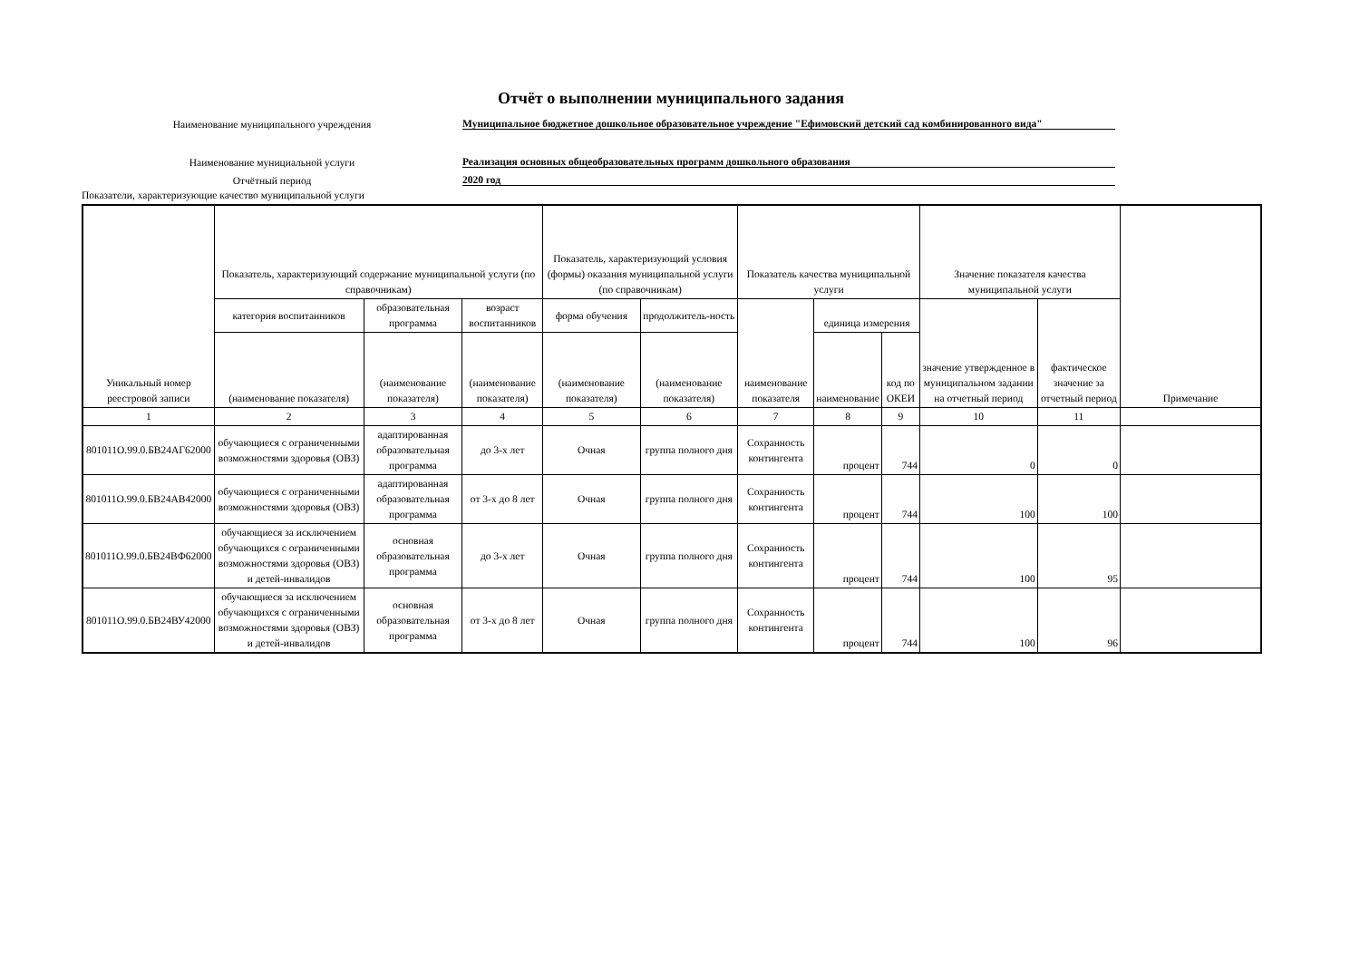Отчёт о выполнении муниципального задания
Наименование муниципального учреждения
Муниципальное бюджетное дошкольное образовательное учреждение "Ефимовский детский сад комбинированного вида"
Наименование мунициальной услуги
Реализация основных общеобразовательных программ дошкольного образования
Отчётный период
2020 год
Показатели, характеризующие качество муниципальной услуги
| Уникальный номер реестровой записи | Показатель, характеризующий содержание муниципальной услуги (по справочникам) | | | Показатель, характеризующий условия (формы) оказания муниципальной услуги (по справочникам) | | Показатель качества муниципальной услуги | | | Значение показателя качества муниципальной услуги | | Примечание |
| --- | --- | --- | --- | --- | --- | --- | --- | --- | --- | --- | --- |
| | категория воспитанников | образовательная программа | возраст воспитанников | форма обучения | продолжитель-ность | наименование показателя | единица измерения | | значение утвержденное в муниципальном задании на отчетный период | фактическое значение за отчетный период | |
| | (наименование показателя) | (наименование показателя) | (наименование показателя) | (наименование показателя) | (наименование показателя) | | наименование | код по ОКЕИ | | | |
| 1 | 2 | 3 | 4 | 5 | 6 | 7 | 8 | 9 | 10 | 11 | |
| 801011О.99.0.БВ24АГ62000 | обучающиеся с ограниченными возможностями здоровья (ОВЗ) | адаптированная образовательная программа | до 3-х лет | Очная | группа полного дня | Сохранность контингента | процент | 744 | 0 | 0 | |
| 801011О.99.0.БВ24АВ42000 | обучающиеся с ограниченными возможностями здоровья (ОВЗ) | адаптированная образовательная программа | от 3-х до 8 лет | Очная | группа полного дня | Сохранность контингента | процент | 744 | 100 | 100 | |
| 801011О.99.0.БВ24ВФ62000 | обучающиеся за исключением обучающихся с ограниченными возможностями здоровья (ОВЗ) и детей-инвалидов | основная образовательная программа | до 3-х лет | Очная | группа полного дня | Сохранность контингента | процент | 744 | 100 | 95 | |
| 801011О.99.0.БВ24ВУ42000 | обучающиеся за исключением обучающихся с ограниченными возможностями здоровья (ОВЗ) и детей-инвалидов | основная образовательная программа | от 3-х до 8 лет | Очная | группа полного дня | Сохранность контингента | процент | 744 | 100 | 96 | |